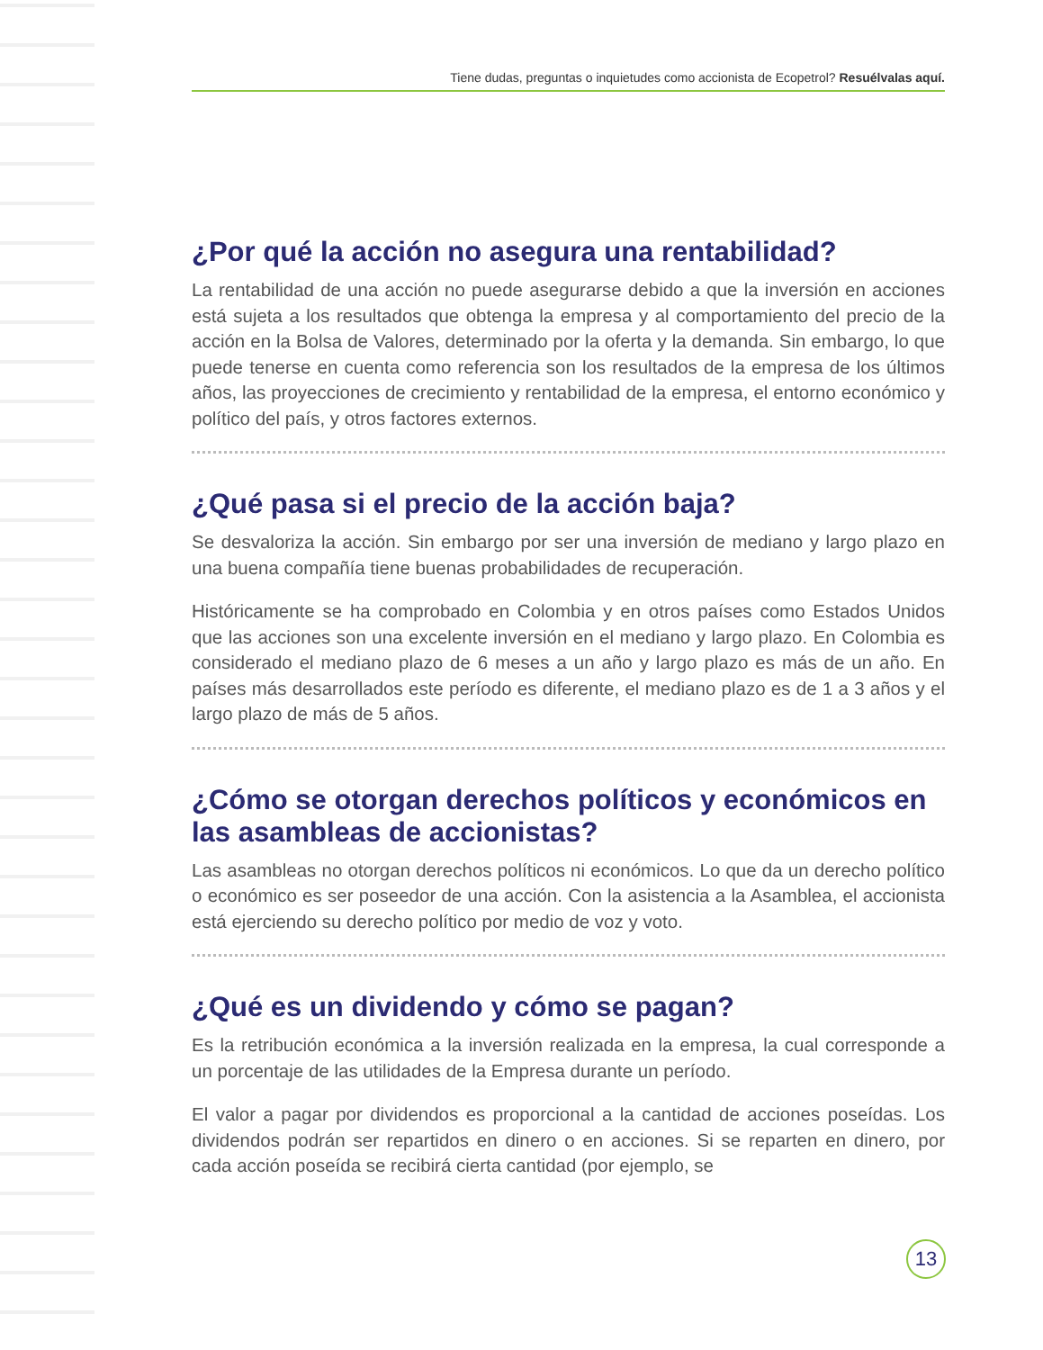Tiene dudas, preguntas o inquietudes como accionista de Ecopetrol? Resuélvalas aquí.
¿Por qué la acción no asegura una rentabilidad?
La rentabilidad de una acción no puede asegurarse debido a que la inversión en acciones está sujeta a los resultados que obtenga la empresa y al comportamiento del precio de la acción en la Bolsa de Valores, determinado por la oferta y la demanda. Sin embargo, lo que puede tenerse en cuenta como referencia son los resultados de la empresa de los últimos años, las proyecciones de crecimiento y rentabilidad de la empresa, el entorno económico y político del país, y otros factores externos.
¿Qué pasa si el precio de la acción baja?
Se desvaloriza la acción. Sin embargo por ser una inversión de mediano y largo plazo en una buena compañía tiene buenas probabilidades de recuperación.
Históricamente se ha comprobado en Colombia y en otros países como Estados Unidos que las acciones son una excelente inversión en el mediano y largo plazo. En Colombia es considerado el mediano plazo de 6 meses a un año y largo plazo es más de un año. En países más desarrollados este período es diferente, el mediano plazo es de 1 a 3 años y el largo plazo de más de 5 años.
¿Cómo se otorgan derechos políticos y económicos en las asambleas de accionistas?
Las asambleas no otorgan derechos políticos ni económicos. Lo que da un derecho político o económico es ser poseedor de una acción. Con la asistencia a la Asamblea, el accionista está ejerciendo su derecho político por medio de voz y voto.
¿Qué es un dividendo y cómo se pagan?
Es la retribución económica a la inversión realizada en la empresa, la cual corresponde a un porcentaje de las utilidades de la Empresa durante un período.
El valor a pagar por dividendos es proporcional a la cantidad de acciones poseídas. Los dividendos podrán ser repartidos en dinero o en acciones. Si se reparten en dinero, por cada acción poseída se recibirá cierta cantidad (por ejemplo, se
13